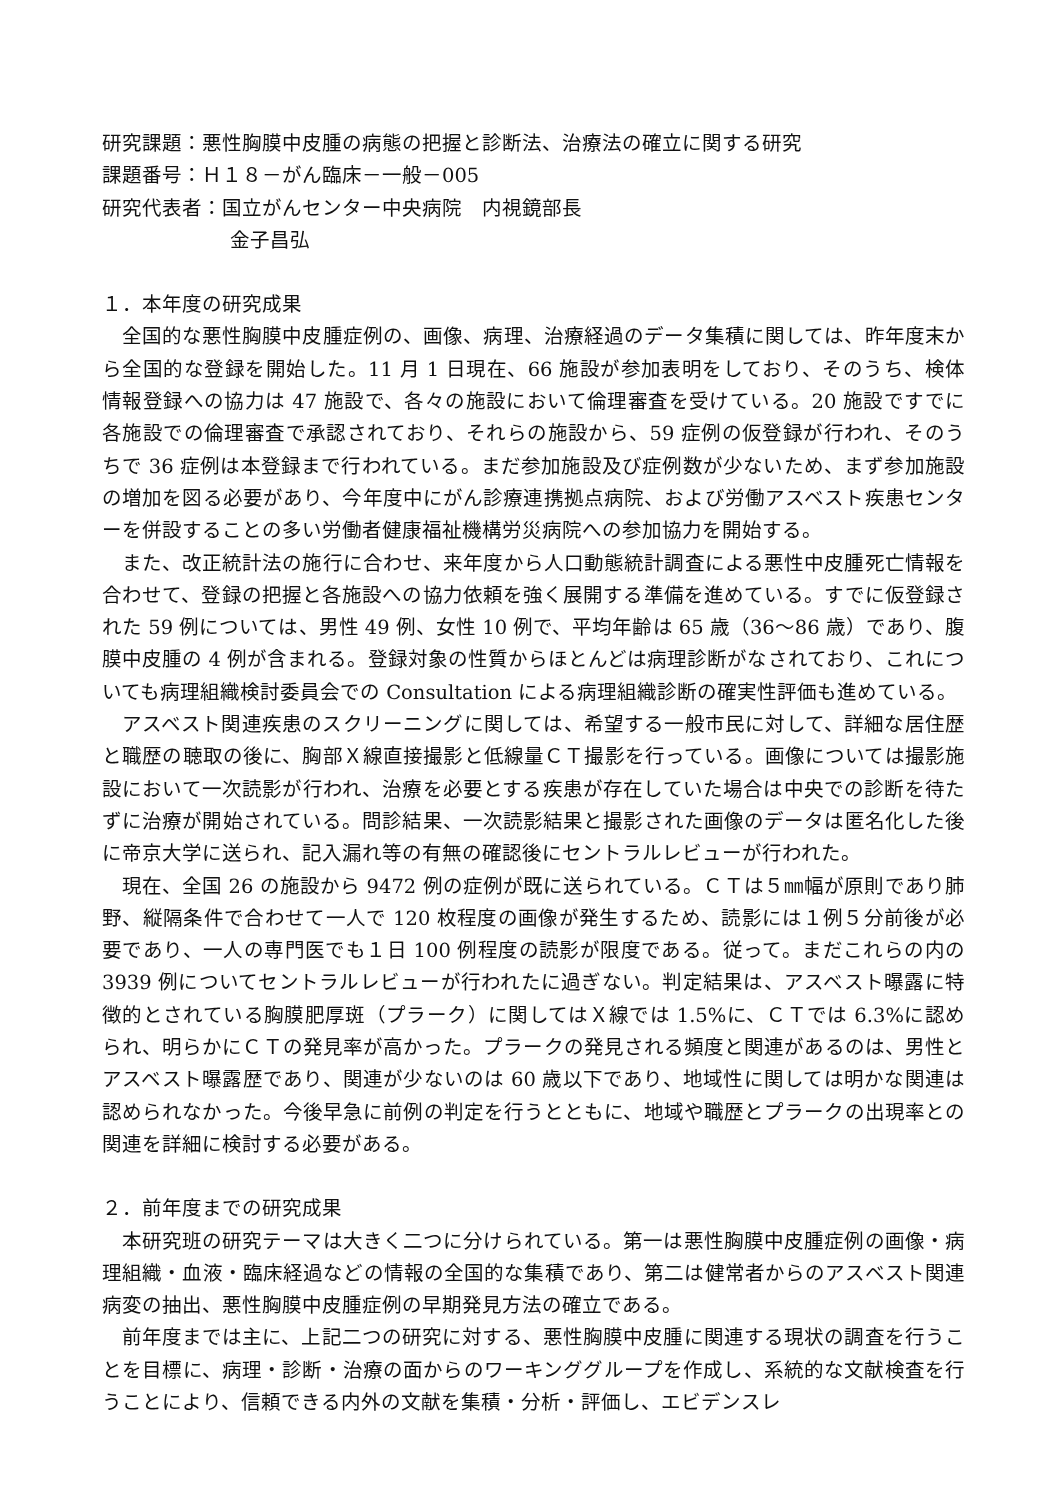研究課題：悪性胸膜中皮腫の病態の把握と診断法、治療法の確立に関する研究
課題番号：Ｈ１８－がん臨床－一般－005
研究代表者：国立がんセンター中央病院　内視鏡部長
金子昌弘
１．本年度の研究成果
全国的な悪性胸膜中皮腫症例の、画像、病理、治療経過のデータ集積に関しては、昨年度末から全国的な登録を開始した。11 月 1 日現在、66 施設が参加表明をしており、そのうち、検体情報登録への協力は 47 施設で、各々の施設において倫理審査を受けている。20 施設ですでに各施設での倫理審査で承認されており、それらの施設から、59 症例の仮登録が行われ、そのうちで 36 症例は本登録まで行われている。まだ参加施設及び症例数が少ないため、まず参加施設の増加を図る必要があり、今年度中にがん診療連携拠点病院、および労働アスベスト疾患センターを併設することの多い労働者健康福祉機構労災病院への参加協力を開始する。
また、改正統計法の施行に合わせ、来年度から人口動態統計調査による悪性中皮腫死亡情報を合わせて、登録の把握と各施設への協力依頼を強く展開する準備を進めている。すでに仮登録された 59 例については、男性 49 例、女性 10 例で、平均年齢は 65 歳（36～86 歳）であり、腹膜中皮腫の 4 例が含まれる。登録対象の性質からほとんどは病理診断がなされており、これについても病理組織検討委員会での Consultation による病理組織診断の確実性評価も進めている。
アスベスト関連疾患のスクリーニングに関しては、希望する一般市民に対して、詳細な居住歴と職歴の聴取の後に、胸部Ｘ線直接撮影と低線量ＣＴ撮影を行っている。画像については撮影施設において一次読影が行われ、治療を必要とする疾患が存在していた場合は中央での診断を待たずに治療が開始されている。問診結果、一次読影結果と撮影された画像のデータは匿名化した後に帝京大学に送られ、記入漏れ等の有無の確認後にセントラルレビューが行われた。
現在、全国 26 の施設から 9472 例の症例が既に送られている。ＣＴは５㎜幅が原則であり肺野、縦隔条件で合わせて一人で 120 枚程度の画像が発生するため、読影には１例５分前後が必要であり、一人の専門医でも１日 100 例程度の読影が限度である。従って。まだこれらの内の 3939 例についてセントラルレビューが行われたに過ぎない。判定結果は、アスベスト曝露に特徴的とされている胸膜肥厚斑（プラーク）に関してはＸ線では 1.5%に、ＣＴでは 6.3%に認められ、明らかにＣＴの発見率が高かった。プラークの発見される頻度と関連があるのは、男性とアスベスト曝露歴であり、関連が少ないのは 60 歳以下であり、地域性に関しては明かな関連は認められなかった。今後早急に前例の判定を行うとともに、地域や職歴とプラークの出現率との関連を詳細に検討する必要がある。
２．前年度までの研究成果
本研究班の研究テーマは大きく二つに分けられている。第一は悪性胸膜中皮腫症例の画像・病理組織・血液・臨床経過などの情報の全国的な集積であり、第二は健常者からのアスベスト関連病変の抽出、悪性胸膜中皮腫症例の早期発見方法の確立である。
前年度までは主に、上記二つの研究に対する、悪性胸膜中皮腫に関連する現状の調査を行うことを目標に、病理・診断・治療の面からのワーキンググループを作成し、系統的な文献検査を行うことにより、信頼できる内外の文献を集積・分析・評価し、エビデンスレ